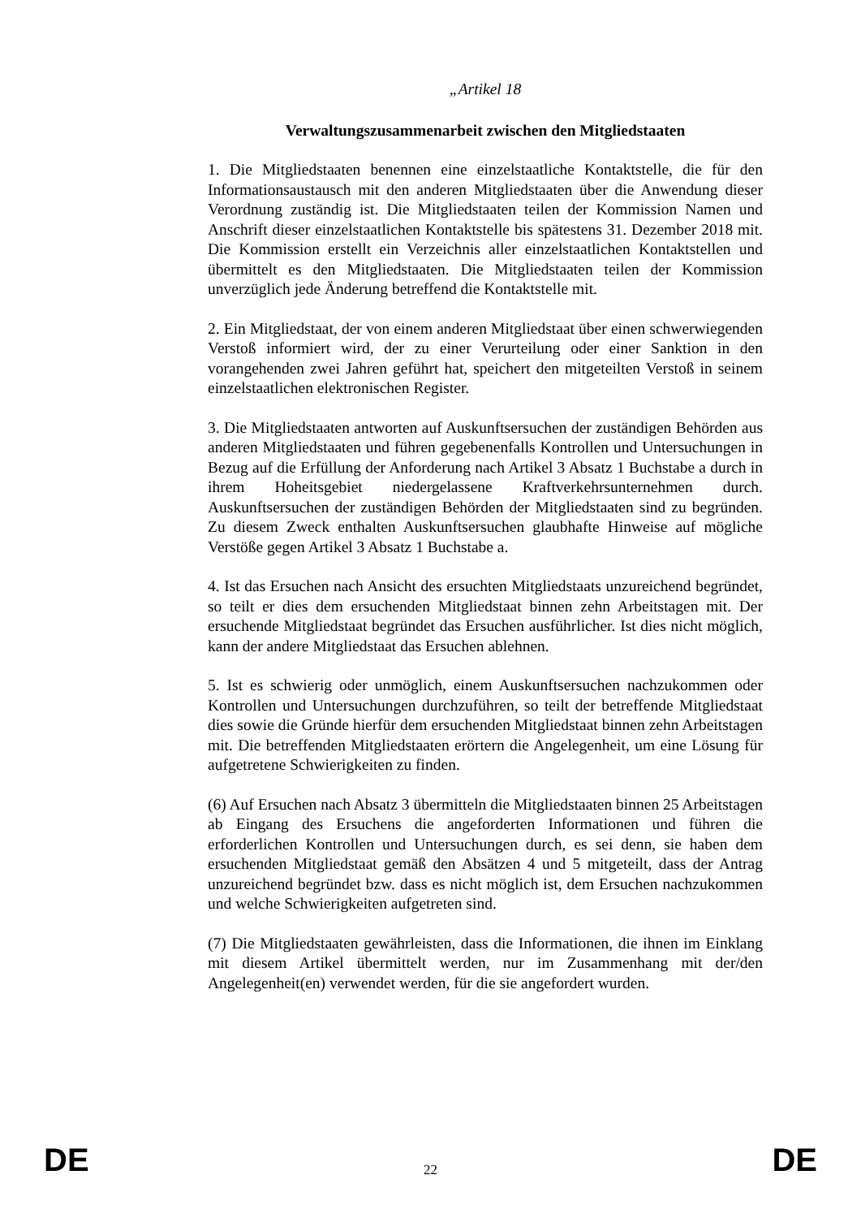„Artikel 18
Verwaltungszusammenarbeit zwischen den Mitgliedstaaten
1. Die Mitgliedstaaten benennen eine einzelstaatliche Kontaktstelle, die für den Informationsaustausch mit den anderen Mitgliedstaaten über die Anwendung dieser Verordnung zuständig ist. Die Mitgliedstaaten teilen der Kommission Namen und Anschrift dieser einzelstaatlichen Kontaktstelle bis spätestens 31. Dezember 2018 mit. Die Kommission erstellt ein Verzeichnis aller einzelstaatlichen Kontaktstellen und übermittelt es den Mitgliedstaaten. Die Mitgliedstaaten teilen der Kommission unverzüglich jede Änderung betreffend die Kontaktstelle mit.
2. Ein Mitgliedstaat, der von einem anderen Mitgliedstaat über einen schwerwiegenden Verstoß informiert wird, der zu einer Verurteilung oder einer Sanktion in den vorangehenden zwei Jahren geführt hat, speichert den mitgeteilten Verstoß in seinem einzelstaatlichen elektronischen Register.
3. Die Mitgliedstaaten antworten auf Auskunftsersuchen der zuständigen Behörden aus anderen Mitgliedstaaten und führen gegebenenfalls Kontrollen und Untersuchungen in Bezug auf die Erfüllung der Anforderung nach Artikel 3 Absatz 1 Buchstabe a durch in ihrem Hoheitsgebiet niedergelassene Kraftverkehrsunternehmen durch. Auskunftsersuchen der zuständigen Behörden der Mitgliedstaaten sind zu begründen. Zu diesem Zweck enthalten Auskunftsersuchen glaubhafte Hinweise auf mögliche Verstöße gegen Artikel 3 Absatz 1 Buchstabe a.
4. Ist das Ersuchen nach Ansicht des ersuchten Mitgliedstaats unzureichend begründet, so teilt er dies dem ersuchenden Mitgliedstaat binnen zehn Arbeitstagen mit. Der ersuchende Mitgliedstaat begründet das Ersuchen ausführlicher. Ist dies nicht möglich, kann der andere Mitgliedstaat das Ersuchen ablehnen.
5. Ist es schwierig oder unmöglich, einem Auskunftsersuchen nachzukommen oder Kontrollen und Untersuchungen durchzuführen, so teilt der betreffende Mitgliedstaat dies sowie die Gründe hierfür dem ersuchenden Mitgliedstaat binnen zehn Arbeitstagen mit. Die betreffenden Mitgliedstaaten erörtern die Angelegenheit, um eine Lösung für aufgetretene Schwierigkeiten zu finden.
(6) Auf Ersuchen nach Absatz 3 übermitteln die Mitgliedstaaten binnen 25 Arbeitstagen ab Eingang des Ersuchens die angeforderten Informationen und führen die erforderlichen Kontrollen und Untersuchungen durch, es sei denn, sie haben dem ersuchenden Mitgliedstaat gemäß den Absätzen 4 und 5 mitgeteilt, dass der Antrag unzureichend begründet bzw. dass es nicht möglich ist, dem Ersuchen nachzukommen und welche Schwierigkeiten aufgetreten sind.
(7) Die Mitgliedstaaten gewährleisten, dass die Informationen, die ihnen im Einklang mit diesem Artikel übermittelt werden, nur im Zusammenhang mit der/den Angelegenheit(en) verwendet werden, für die sie angefordert wurden.
DE 22 DE